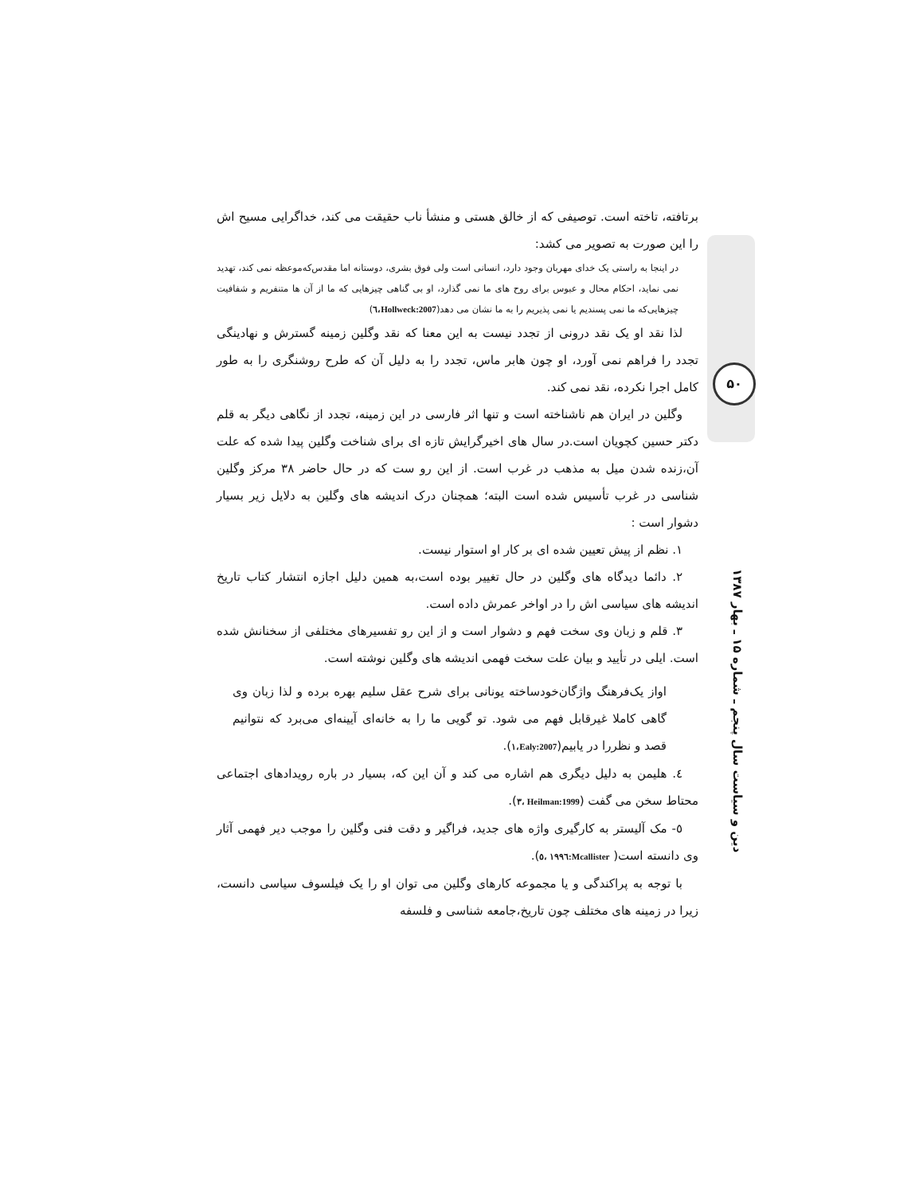برتافته، تاخته است. توصیفی که از خالق هستی و منشأ ناب حقیقت می کند، خداگرایی مسیح اش را این صورت به تصویر می کشد:
در اینجا به راستی یک خدای مهربان وجود دارد، انسانی است ولی فوق بشری، دوستانه اما مقدس‌که‌موعظه نمی کند، تهدید نمی نماید، احکام محال و عبوس برای روح های ما نمی گذارد، او بی گناهی چیزهایی که ما از آن ها متنفریم و شفافیت چیزهایی‌که ما نمی پسندیم یا نمی پذیریم را به ما نشان می دهد(Hollweck:2007،٦)
لذا نقد او یک نقد درونی از تجدد نیست به این معنا که نقد وگلین زمینه گسترش و نهادینگی تجدد را فراهم نمی آورد، او چون هابر ماس، تجدد را به دلیل آن که طرح روشنگری را به طور کامل اجرا نکرده، نقد نمی کند.
وگلین در ایران هم ناشناخته است و تنها اثر فارسی در این زمینه، تجدد از نگاهی دیگر به قلم دکتر حسین کچویان است.در سال های اخیرگرایش تازه ای برای شناخت وگلین پیدا شده که علت آن،زنده شدن میل به مذهب در غرب است. از این رو ست که در حال حاضر ۳۸ مرکز وگلین شناسی در غرب تأسیس شده است البته؛ همچنان درک اندیشه های وگلین به دلایل زیر بسیار دشوار است :
۱. نظم از پیش تعیین شده ای بر کار او استوار نیست.
۲. دائما دیدگاه های وگلین در حال تغییر بوده است،به همین دلیل اجازه انتشار کتاب تاریخ اندیشه های سیاسی اش را در اواخر عمرش داده است.
۳. قلم و زبان وی سخت فهم و دشوار است و از این رو تفسیرهای مختلفی از سخنانش شده است. ایلی در تأیید و بیان علت سخت فهمی اندیشه های وگلین نوشته است.
اواز یک‌فرهنگ واژگان‌خودساخته یونانی برای شرح عقل سلیم بهره برده و لذا زبان وی گاهی کاملا غیرقابل فهم می شود. تو گویی ما را به خانه‌ای آیینه‌ای می‌برد که نتوانیم قصد و نظررا در یابیم(Ealy:2007،١).
٤. هلیمن به دلیل دیگری هم اشاره می کند و آن این که، بسیار در باره رویدادهای اجتماعی محتاط سخن می گفت (Heilman:1999 ،٣).
٥- مک آلیستر به کارگیری واژه های جدید، فراگیر و دقت فنی وگلین را موجب دیر فهمی آثار وی دانسته است( Mcallister:١٩٩٦ ،٥).
با توجه به پراکندگی و یا مجموعه کارهای وگلین می توان او را یک فیلسوف سیاسی دانست، زیرا در زمینه های مختلف چون تاریخ،جامعه شناسی و فلسفه
۵۰
دین و سیاست سال پنجم ـ شماره ۱۵ ـ بهار ۱۳۸۷